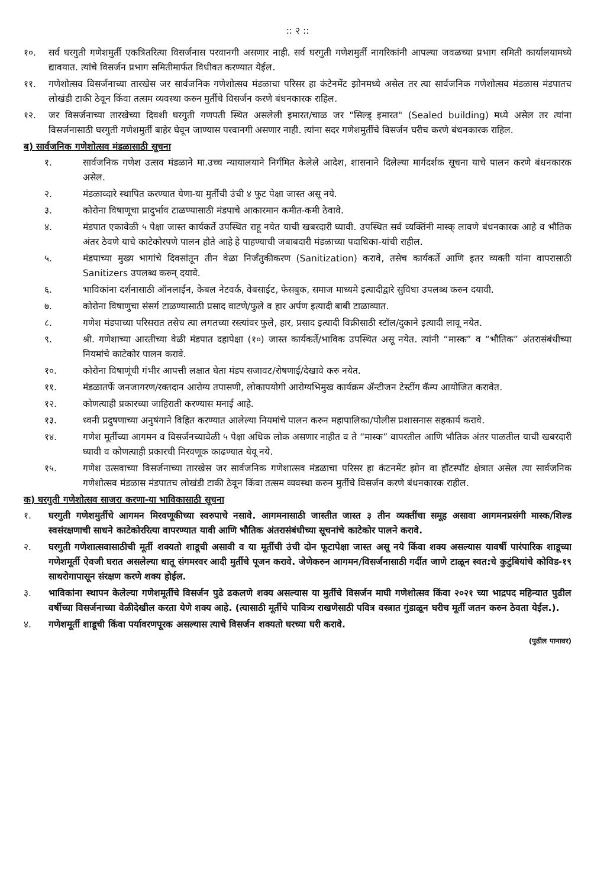:: २ ::
१०. सर्व घरगुती गणेशमुर्ती एकत्रितरित्या विसर्जनास परवानगी असणार नाही. सर्व घरगुती गणेशमुर्ती नागरिकांनी आपल्या जवळच्या प्रभाग समिती कार्यालयामध्ये द्यावयात. त्यांचे विसर्जन प्रभाग समितीमार्फत विधीवत करण्यात येईल.
११. गणेशोत्सव विसर्जनाच्या तारखेस जर सार्वजनिक गणेशोत्सव मंडळाचा परिसर हा कंटेनमेंट झोनमध्ये असेल तर त्या सार्वजनिक गणेशोत्सव मंडळास मंडपातच लोखंडी टाकी ठेवून किंवा तत्सम व्यवस्था करुन मुर्तीचे विसर्जन करणे बंधनकारक राहिल.
१२. जर विसर्जनाच्या तारखेच्या दिवशी घरगुती गणपती स्थित असलेली इमारत/चाळ जर "सिल्ड् इमारत" (Sealed building) मध्ये असेल तर त्यांना विसर्जनासाठी घरगुती गणेशमुर्ती बाहेर घेवून जाण्यास परवानगी असणार नाही. त्यांना सदर गणेशमुर्तीचे विसर्जन घरीच करणे बंधनकारक राहिल.
ब) सार्वजनिक गणेशोत्सव मंडळासाठी सूचना
१. सार्वजनिक गणेश उत्सव मंडळाने मा.उच्च न्यायालयाने निर्गमित केलेले आदेश, शासनाने दिलेल्या मार्गदर्शक सूचना याचे पालन करणे बंधनकारक असेल.
२. मंडळाव्दारे स्थापित करण्यात येणा-या मुर्तीची उंची ४ फुट पेक्षा जास्त असू नये.
३. कोरोना विषाणूचा प्रादुर्भाव टाळण्यासाठी मंडपाचे आकारमान कमीत-कमी ठेवावे.
४. मंडपात एकावेळी ५ पेक्षा जास्त कार्यकर्ते उपस्थित राहू नयेत याची खबरदारी घ्यावी. उपस्थित सर्व व्यक्तिंनी मास्क् लावणे बंधनकारक आहे व भौतिक अंतर ठेवणे याचे काटेकोरपणे पालन होते आहे हे पाहण्याची जबाबदारी मंडळाच्या पदाधिका-यांची राहील.
५. मंडपाच्या मुख्य भागांचे दिवसांतून तीन वेळा निर्जंतुकीकरण (Sanitization) करावे, तसेच कार्यकर्ते आणि इतर व्यक्ती यांना वापरासाठी Sanitizers उपलब्ध करुन् दयावे.
६. भाविकांना दर्शनासाठी ऑनलाईन, केबल नेटवर्क, वेबसाईट, फेसबुक, समाज माध्यमे इत्यादीद्वारे सुविधा उपलब्ध करुन दयावी.
७. कोरोना विषाणुचा संसर्ग टाळण्यासाठी प्रसाद वाटणे/फुले व हार अर्पण इत्यादी बाबी टाळाव्यात.
८. गणेश मंडपाच्या परिसरात तसेच त्या लगतच्या रस्त्यांवर फुले, हार, प्रसाद इत्यादी विक्रीसाठी स्टॉल/दुकाने इत्यादी लावू नयेत.
९. श्री. गणेशाच्या आरतीच्या वेळी मंडपात दहापेक्षा (१०) जास्त कार्यकर्ते/भाविक उपस्थित असू नयेत. त्यांनी “मास्क” व “भौतिक” अंतरासंबंधीच्या नियमांचे काटेकोर पालन करावे.
१०. कोरोना विषाणूंची गंभीर आपत्ती लक्षात घेता मंडप सजावट/रोषणाई/देखावे करु नयेत.
११. मंडळातर्फे जनजागरण/रक्तदान आरोग्य तपासणी, लोकापयोगी आरोग्यभिमुख कार्यक्रम ॲन्टीजन टेस्टींग कॅम्प आयोजित करावेत.
१२. कोणत्याही प्रकारच्या जाहिराती करण्यास मनाई आहे.
१३. ध्वनी प्रदुषणाच्या अनुषंगाने विहित करण्यात आलेल्या नियमांचे पालन करुन महापालिका/पोलीस प्रशासनास सहकार्य करावे.
१४. गणेश मूर्तीच्या आगमन व विसर्जनच्यावेळी ५ पेक्षा अधिक लोक असणार नाहीत व ते “मास्क” वापरतील आणि भौतिक अंतर पाळतील याची खबरदारी घ्यावी व कोणत्याही प्रकारची मिरवणूक काढण्यात येवू नये.
१५. गणेश उत्सवाच्या विसर्जनाच्या तारखेस जर सार्वजनिक गणेशात्सव मंडळाचा परिसर हा कंटनमेंट झोन वा हॉटस्पॉट क्षेत्रात असेल त्या सार्वजनिक गणेशोत्सव मंडळास मंडपातच लोखंडी टाकी ठेवून किंवा तत्सम व्यवस्था करुन मुर्तीचे विसर्जन करणे बंधनकारक राहील.
क) घरगुती गणेशोत्सव साजरा करणा-या भाविकासाठी सूचना
१. घरगुती गणेशमुर्तीचे आगमन मिरवणूकीच्या स्वरुपाचे नसावे. आगमनासाठी जास्तीत जास्त ३ तीन व्यक्तींचा समूह असावा आगमनप्रसंगी मास्क/शिल्ड स्वसंरक्षणाची साधने काटेकोररित्या वापरण्यात यावी आणि भौतिक अंतरासंबंधीच्या सूचनांचे काटेकोर पालने करावे.
२. घरगुती गणेशात्सवासाठीची मूर्ती शक्यतो शाडूची असावी व या मूर्तीची उंची दोन फूटापेक्षा जास्त असू नये किंवा शक्य असल्यास यावर्षी पारंपारिक शाडूच्या गणेशमूर्ती ऐवजी घरात असलेल्या धातू संगमरवर आदी मुर्तीचे पूजन करावे. जेणेकरुन आगमन/विसर्जनासाठी गर्दीत जाणे टाळून स्वत:चे कुटुंबियांचे कोविड-१९ साथरोगापासून संरक्षण करणे शक्य होईल.
३. भाविकांना स्थापन केलेल्या गणेशमूर्तीचे विसर्जन पुढे ढकलणे शक्य असल्यास या मुर्तीचे विसर्जन माघी गणेशोत्सव किंवा २०२१ च्या भाद्रपद महिन्यात पुढील वर्षीच्या विसर्जनाच्या वेळीदेखील करता येणे शक्य आहे. (त्यासाठी मूर्तीचे पावित्र्य राखणेसाठी पवित्र वस्त्रात गुंडाळून घरीच मूर्ती जतन करुन ठेवता येईल.).
४. गणेशमूर्ती शाडूची किंवा पर्यावरणपूरक असल्यास त्याचे विसर्जन शक्यतो घरच्या घरी करावे.
(पुढील पानावर)